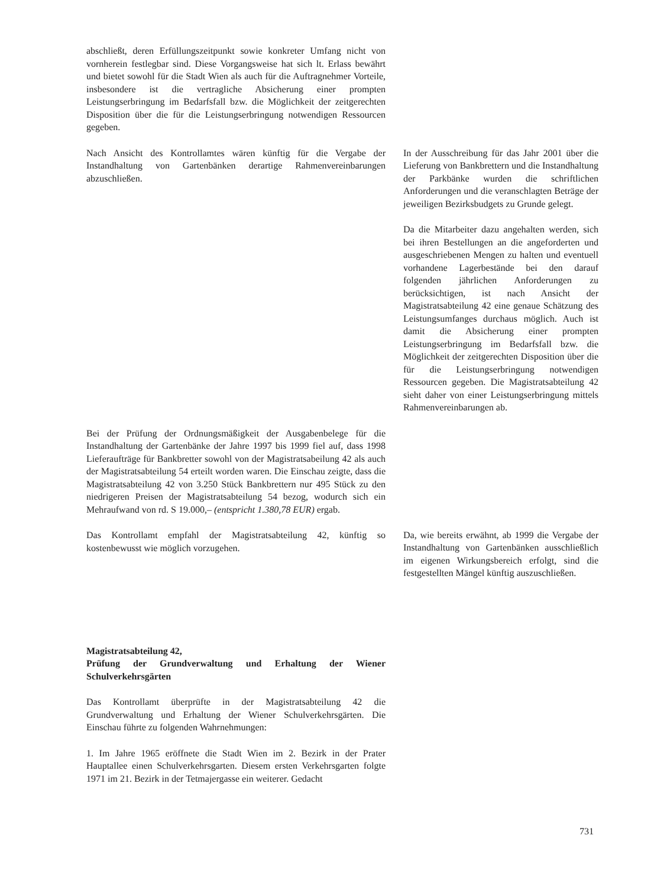abschließt, deren Erfüllungszeitpunkt sowie konkreter Umfang nicht von vornherein festlegbar sind. Diese Vorgangsweise hat sich lt. Erlass bewährt und bietet sowohl für die Stadt Wien als auch für die Auftragnehmer Vorteile, insbesondere ist die vertragliche Absicherung einer prompten Leistungserbringung im Bedarfsfall bzw. die Möglichkeit der zeitgerechten Disposition über die für die Leistungserbringung notwendigen Ressourcen gegeben.
Nach Ansicht des Kontrollamtes wären künftig für die Vergabe der Instandhaltung von Gartenbänken derartige Rahmenvereinbarungen abzuschließen.
In der Ausschreibung für das Jahr 2001 über die Lieferung von Bankbrettern und die Instandhaltung der Parkbänke wurden die schriftlichen Anforderungen und die veranschlagten Beträge der jeweiligen Bezirksbudgets zu Grunde gelegt.
Da die Mitarbeiter dazu angehalten werden, sich bei ihren Bestellungen an die angeforderten und ausgeschriebenen Mengen zu halten und eventuell vorhandene Lagerbestände bei den darauf folgenden jährlichen Anforderungen zu berücksichtigen, ist nach Ansicht der Magistratsabteilung 42 eine genaue Schätzung des Leistungsumfanges durchaus möglich. Auch ist damit die Absicherung einer prompten Leistungserbringung im Bedarfsfall bzw. die Möglichkeit der zeitgerechten Disposition über die für die Leistungserbringung notwendigen Ressourcen gegeben. Die Magistratsabteilung 42 sieht daher von einer Leistungserbringung mittels Rahmenvereinbarungen ab.
Bei der Prüfung der Ordnungsmäßigkeit der Ausgabenbelege für die Instandhaltung der Gartenbänke der Jahre 1997 bis 1999 fiel auf, dass 1998 Lieferaufträge für Bankbretter sowohl von der Magistratsabeilung 42 als auch der Magistratsabteilung 54 erteilt worden waren. Die Einschau zeigte, dass die Magistratsabteilung 42 von 3.250 Stück Bankbrettern nur 495 Stück zu den niedrigeren Preisen der Magistratsabteilung 54 bezog, wodurch sich ein Mehraufwand von rd. S 19.000,– (entspricht 1.380,78 EUR) ergab.
Das Kontrollamt empfahl der Magistratsabteilung 42, künftig so kostenbewusst wie möglich vorzugehen.
Da, wie bereits erwähnt, ab 1999 die Vergabe der Instandhaltung von Gartenbänken ausschließlich im eigenen Wirkungsbereich erfolgt, sind die festgestellten Mängel künftig auszuschließen.
Magistratsabteilung 42,
Prüfung der Grundverwaltung und Erhaltung der Wiener Schulverkehrsgärten
Das Kontrollamt überprüfte in der Magistratsabteilung 42 die Grundverwaltung und Erhaltung der Wiener Schulverkehrsgärten. Die Einschau führte zu folgenden Wahrnehmungen:
1. Im Jahre 1965 eröffnete die Stadt Wien im 2. Bezirk in der Prater Hauptallee einen Schulverkehrsgarten. Diesem ersten Verkehrsgarten folgte 1971 im 21. Bezirk in der Tetmajergasse ein weiterer. Gedacht
731